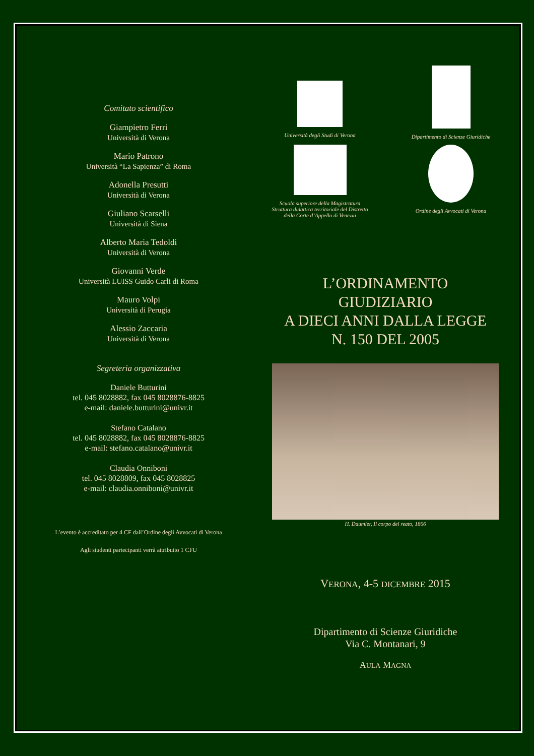Comitato scientifico
Giampietro Ferri
Università di Verona
Mario Patrono
Università “La Sapienza” di Roma
Adonella Presutti
Università di Verona
Giuliano Scarselli
Università di Siena
Alberto Maria Tedoldi
Università di Verona
Giovanni Verde
Università LUISS Guido Carli di Roma
Mauro Volpi
Università di Perugia
Alessio Zaccaria
Università di Verona
Segreteria organizzativa
Daniele Butturini
tel. 045 8028882, fax 045 8028876-8825
e-mail: daniele.butturini@univr.it
Stefano Catalano
tel. 045 8028882, fax 045 8028876-8825
e-mail: stefano.catalano@univr.it
Claudia Onniboni
tel. 045 8028809, fax 045 8028825
e-mail: claudia.onniboni@univr.it
L’evento è accreditato per 4 CF dall’Ordine degli Avvocati di Verona
Agli studenti partecipanti verrà attribuito 1 CFU
Università degli Studi di Verona
Dipartimento di Scienze Giuridiche
Scuola superiore della Magistratura
Struttura didattica territoriale del Distretto
della Corte d’Appello di Venezia
Ordine degli Avvocati di Verona
L’ORDINAMENTO
GIUDIZIARIO
A DIECI ANNI DALLA LEGGE
N. 150 DEL 2005
H. Daumier, Il corpo del reato, 1866
VERONA, 4-5 DICEMBRE 2015
Dipartimento di Scienze Giuridiche
Via C. Montanari, 9
AULA MAGNA